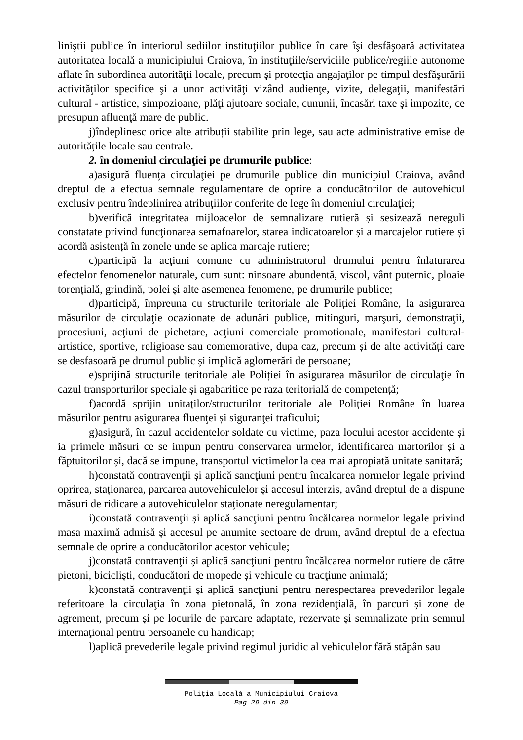liniştii publice în interiorul sediilor instituţiilor publice în care îşi desfăşoară activitatea autoritatea locală a municipiului Craiova, în instituţiile/serviciile publice/regiile autonome aflate în subordinea autorităţii locale, precum şi protecţia angajaţilor pe timpul desfăşurării activităţilor specifice şi a unor activităţi vizând audienţe, vizite, delegaţii, manifestări cultural - artistice, simpozioane, plăţi ajutoare sociale, cununii, încasări taxe şi impozite, ce presupun afluenţă mare de public.
j)îndeplinesc orice alte atribuții stabilite prin lege, sau acte administrative emise de autoritățile locale sau centrale.
2. în domeniul circulaţiei pe drumurile publice:
a)asigură fluența circulaţiei pe drumurile publice din municipiul Craiova, având dreptul de a efectua semnale regulamentare de oprire a conducătorilor de autovehicul exclusiv pentru îndeplinirea atribuţiilor conferite de lege în domeniul circulaţiei;
b)verifică integritatea mijloacelor de semnalizare rutieră și sesizează nereguli constatate privind funcţionarea semafoarelor, starea indicatoarelor și a marcajelor rutiere și acordă asistență în zonele unde se aplica marcaje rutiere;
c)participă la acţiuni comune cu administratorul drumului pentru înlaturarea efectelor fenomenelor naturale, cum sunt: ninsoare abundentă, viscol, vânt puternic, ploaie torențială, grindină, polei și alte asemenea fenomene, pe drumurile publice;
d)participă, împreuna cu structurile teritoriale ale Poliției Române, la asigurarea măsurilor de circulaţie ocazionate de adunări publice, mitinguri, marşuri, demonstraţii, procesiuni, acţiuni de pichetare, acţiuni comerciale promotionale, manifestari cultural-artistice, sportive, religioase sau comemorative, dupa caz, precum și de alte activități care se desfasoară pe drumul public și implică aglomerări de persoane;
e)sprijină structurile teritoriale ale Poliției în asigurarea măsurilor de circulaţie în cazul transporturilor speciale și agabaritice pe raza teritorială de competență;
f)acordă sprijin unitaților/structurilor teritoriale ale Poliției Române în luarea măsurilor pentru asigurarea fluenţei și siguranţei traficului;
g)asigură, în cazul accidentelor soldate cu victime, paza locului acestor accidente și ia primele măsuri ce se impun pentru conservarea urmelor, identificarea martorilor și a făptuitorilor și, dacă se impune, transportul victimelor la cea mai apropiată unitate sanitară;
h)constată contravenţii și aplică sancţiuni pentru încalcarea normelor legale privind oprirea, staționarea, parcarea autovehiculelor și accesul interzis, având dreptul de a dispune măsuri de ridicare a autovehiculelor staționate neregulamentar;
i)constată contravenţii și aplică sancţiuni pentru încălcarea normelor legale privind masa maximă admisă și accesul pe anumite sectoare de drum, având dreptul de a efectua semnale de oprire a conducătorilor acestor vehicule;
j)constată contravenţii și aplică sancţiuni pentru încălcarea normelor rutiere de către pietoni, bicicliști, conducători de mopede și vehicule cu tracţiune animală;
k)constată contravenţii și aplică sancţiuni pentru nerespectarea prevederilor legale referitoare la circulaţia în zona pietonală, în zona rezidenţială, în parcuri și zone de agrement, precum și pe locurile de parcare adaptate, rezervate și semnalizate prin semnul internaţional pentru persoanele cu handicap;
l)aplică prevederile legale privind regimul juridic al vehiculelor fără stăpân sau
Poliţia Locală a Municipiului Craiova
Pag 29 din 39